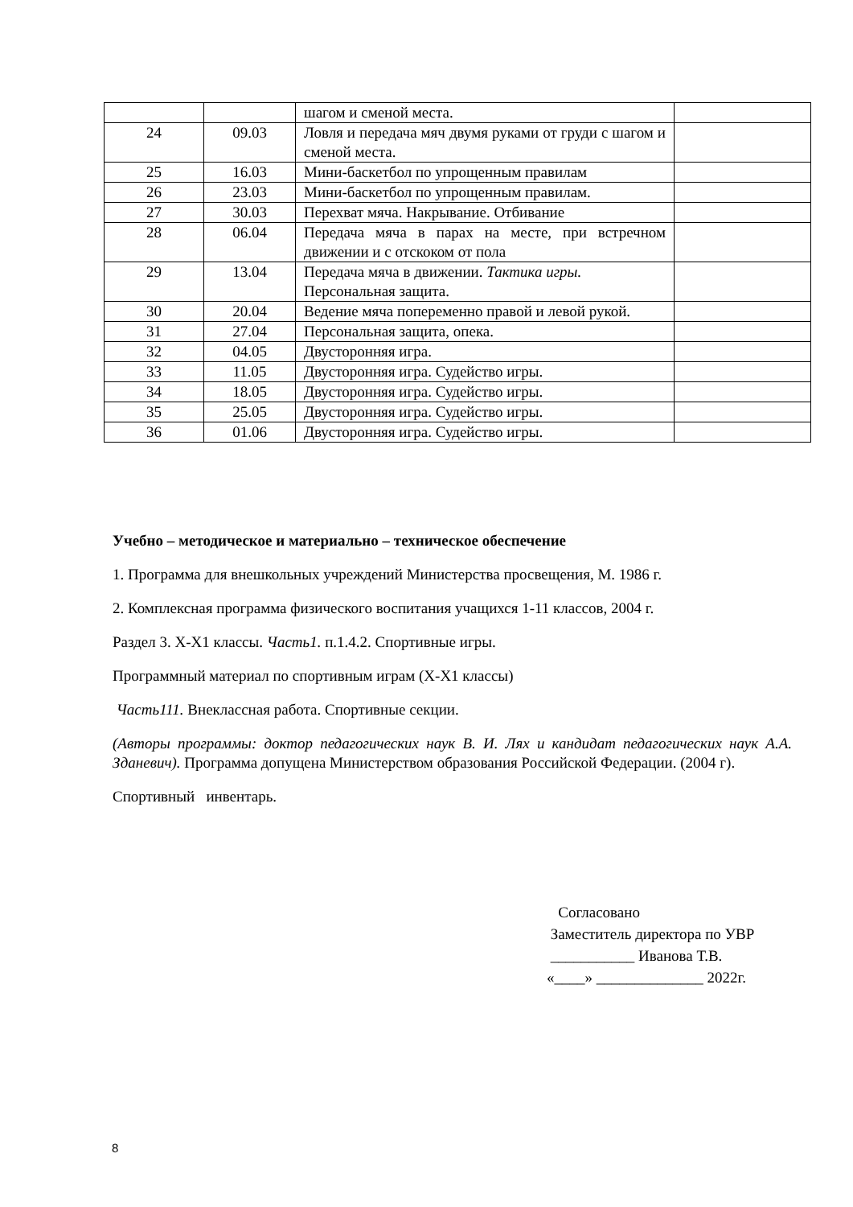| | | шагом и сменой места. | |
| 24 | 09.03 | Ловля и передача мяч двумя руками от груди с шагом и сменой места. | |
| 25 | 16.03 | Мини-баскетбол по упрощенным правилам | |
| 26 | 23.03 | Мини-баскетбол по упрощенным правилам. | |
| 27 | 30.03 | Перехват мяча. Накрывание. Отбивание | |
| 28 | 06.04 | Передача мяча в парах на месте, при встречном движении и с отскоком от пола | |
| 29 | 13.04 | Передача мяча в движении. Тактика игры. Персональная защита. | |
| 30 | 20.04 | Ведение мяча попеременно правой и левой рукой. | |
| 31 | 27.04 | Персональная защита, опека. | |
| 32 | 04.05 | Двусторонняя игра. | |
| 33 | 11.05 | Двусторонняя игра. Судейство игры. | |
| 34 | 18.05 | Двусторонняя игра. Судейство игры. | |
| 35 | 25.05 | Двусторонняя игра. Судейство игры. | |
| 36 | 01.06 | Двусторонняя игра. Судейство игры. | |
Учебно – методическое и материально – техническое обеспечение
1. Программа для внешкольных учреждений Министерства просвещения, М. 1986 г.
2. Комплексная программа физического воспитания учащихся 1-11 классов, 2004 г.
Раздел 3. X-X1 классы. Часть1. п.1.4.2. Спортивные игры.
Программный материал по спортивным играм (X-X1 классы)
Часть111. Внеклассная работа. Спортивные секции.
(Авторы программы: доктор педагогических наук В. И. Лях и кандидат педагогических наук А.А. Зданевич). Программа допущена Министерством образования Российской Федерации. (2004 г).
Спортивный инвентарь.
Согласовано
Заместитель директора по УВР
___________ Иванова Т.В.
«____» ______________ 2022г.
8